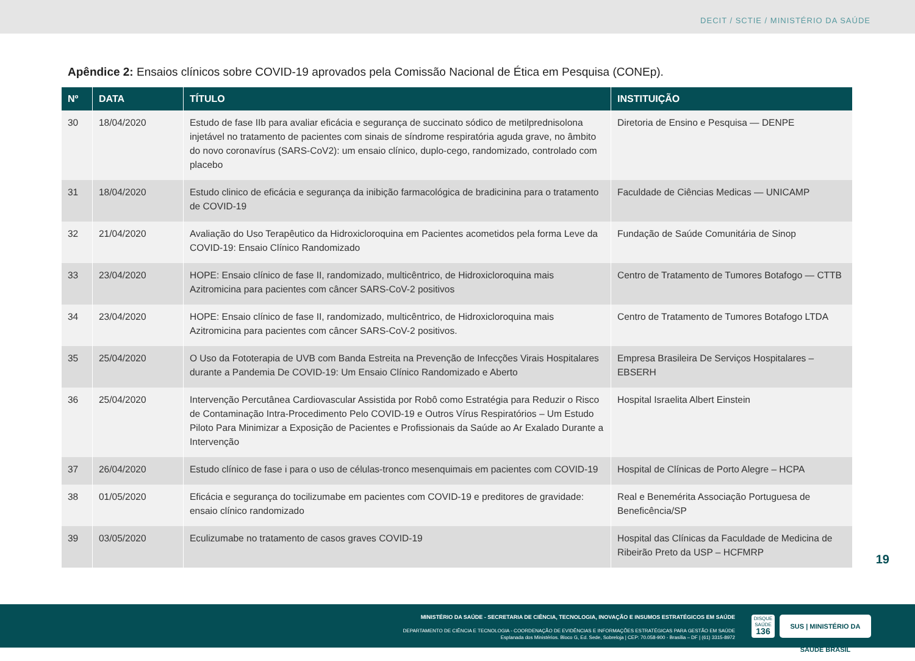DECIT / SCTIE / MINISTÉRIO DA SAÚDE
Apêndice 2: Ensaios clínicos sobre COVID-19 aprovados pela Comissão Nacional de Ética em Pesquisa (CONEp).
| Nº | DATA | TÍTULO | INSTITUIÇÃO |
| --- | --- | --- | --- |
| 30 | 18/04/2020 | Estudo de fase IIb para avaliar eficácia e segurança de succinato sódico de metilprednisolona injetável no tratamento de pacientes com sinais de síndrome respiratória aguda grave, no âmbito do novo coronavírus (SARS-CoV2): um ensaio clínico, duplo-cego, randomizado, controlado com placebo | Diretoria de Ensino e Pesquisa — DENPE |
| 31 | 18/04/2020 | Estudo clinico de eficácia e segurança da inibição farmacológica de bradicinina para o tratamento de COVID-19 | Faculdade de Ciências Medicas — UNICAMP |
| 32 | 21/04/2020 | Avaliação do Uso Terapêutico da Hidroxicloroquina em Pacientes acometidos pela forma Leve da COVID-19: Ensaio Clínico Randomizado | Fundação de Saúde Comunitária de Sinop |
| 33 | 23/04/2020 | HOPE: Ensaio clínico de fase II, randomizado, multicêntrico, de Hidroxicloroquina mais Azitromicina para pacientes com câncer SARS-CoV-2 positivos | Centro de Tratamento de Tumores Botafogo — CTTB |
| 34 | 23/04/2020 | HOPE: Ensaio clínico de fase II, randomizado, multicêntrico, de Hidroxicloroquina mais Azitromicina para pacientes com câncer SARS-CoV-2 positivos. | Centro de Tratamento de Tumores Botafogo LTDA |
| 35 | 25/04/2020 | O Uso da Fototerapia de UVB com Banda Estreita na Prevenção de Infecções Virais Hospitalares durante a Pandemia De COVID-19: Um Ensaio Clínico Randomizado e Aberto | Empresa Brasileira De Serviços Hospitalares – EBSERH |
| 36 | 25/04/2020 | Intervenção Percutânea Cardiovascular Assistida por Robô como Estratégia para Reduzir o Risco de Contaminação Intra-Procedimento Pelo COVID-19 e Outros Vírus Respiratórios – Um Estudo Piloto Para Minimizar a Exposição de Pacientes e Profissionais da Saúde ao Ar Exalado Durante a Intervenção | Hospital Israelita Albert Einstein |
| 37 | 26/04/2020 | Estudo clínico de fase i para o uso de células-tronco mesenquimais em pacientes com COVID-19 | Hospital de Clínicas de Porto Alegre – HCPA |
| 38 | 01/05/2020 | Eficácia e segurança do tocilizumabe em pacientes com COVID-19 e preditores de gravidade: ensaio clínico randomizado | Real e Benemérita Associação Portuguesa de Beneficência/SP |
| 39 | 03/05/2020 | Eculizumabe no tratamento de casos graves COVID-19 | Hospital das Clínicas da Faculdade de Medicina de Ribeirão Preto da USP – HCFMRP |
19
MINISTÉRIO DA SAÚDE - SECRETARIA DE CIÊNCIA, TECNOLOGIA, INOVAÇÃO E INSUMOS ESTRATÉGICOS EM SAÚDE
DEPARTAMENTO DE CIÊNCIA E TECNOLOGIA - COORDENAÇÃO DE EVIDÊNCIAS E INFORMAÇÕES ESTRATÉGICAS PARA GESTÃO EM SAÚDE
Esplanada dos Ministérios. Bloco G, Ed. Sede, Sobreloja | CEP: 70.058-900 - Brasília – DF | (61) 3315-8972
DISQUE SAÚDE 136
SUS | MINISTÉRIO DA SAÚDE BRASIL